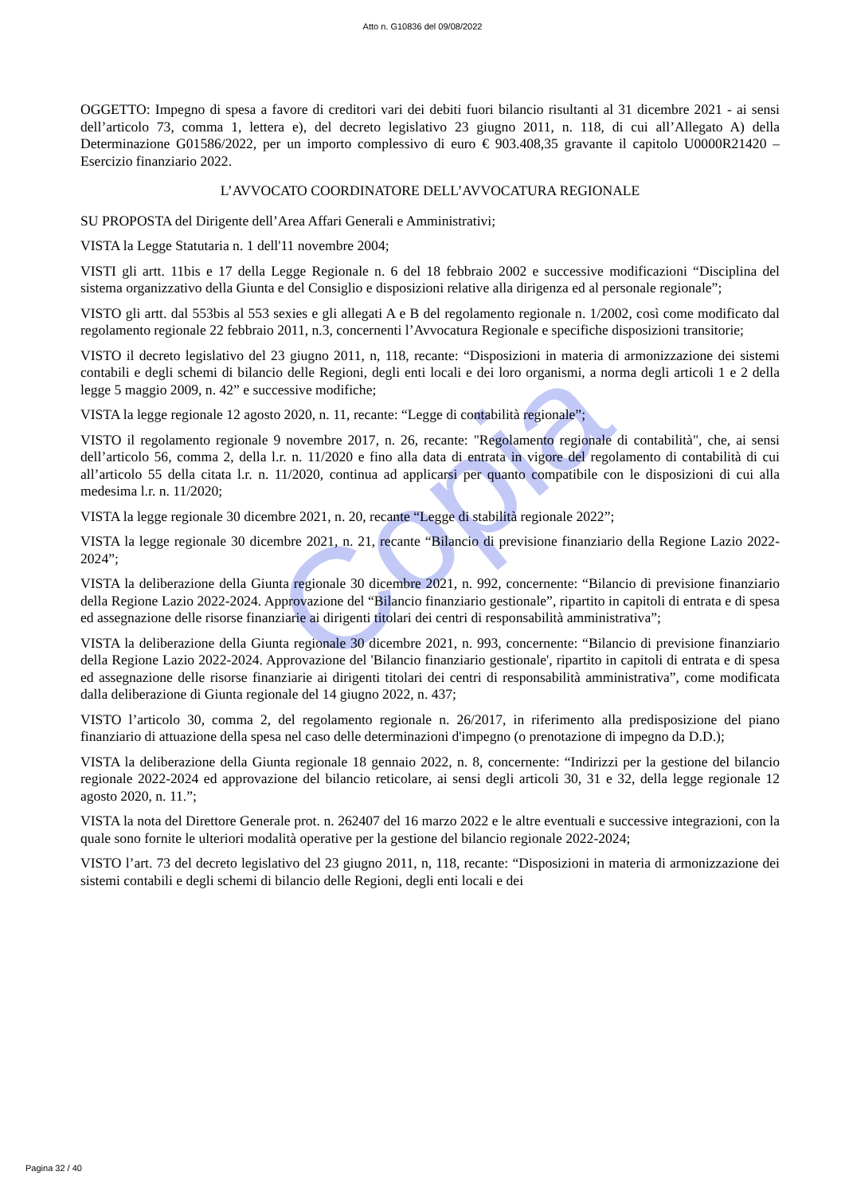Copia
Atto n. G10836 del 09/08/2022
OGGETTO: Impegno di spesa a favore di creditori vari dei debiti fuori bilancio risultanti al 31 dicembre 2021 - ai sensi dell’articolo 73, comma 1, lettera e), del decreto legislativo 23 giugno 2011, n. 118, di cui all’Allegato A) della Determinazione G01586/2022, per un importo complessivo di euro € 903.408,35 gravante il capitolo U0000R21420 – Esercizio finanziario 2022.
L’AVVOCATO COORDINATORE DELL’AVVOCATURA REGIONALE
SU PROPOSTA del Dirigente dell’Area Affari Generali e Amministrativi;
VISTA la Legge Statutaria n. 1 dell'11 novembre 2004;
VISTI gli artt. 11bis e 17 della Legge Regionale n. 6 del 18 febbraio 2002 e successive modificazioni “Disciplina del sistema organizzativo della Giunta e del Consiglio e disposizioni relative alla dirigenza ed al personale regionale”;
VISTO gli artt. dal 553bis al 553 sexies e gli allegati A e B del regolamento regionale n. 1/2002, così come modificato dal regolamento regionale 22 febbraio 2011, n.3, concernenti l’Avvocatura Regionale e specifiche disposizioni transitorie;
VISTO il decreto legislativo del 23 giugno 2011, n, 118, recante: “Disposizioni in materia di armonizzazione dei sistemi contabili e degli schemi di bilancio delle Regioni, degli enti locali e dei loro organismi, a norma degli articoli 1 e 2 della legge 5 maggio 2009, n. 42” e successive modifiche;
VISTA la legge regionale 12 agosto 2020, n. 11, recante: “Legge di contabilità regionale”;
VISTO il regolamento regionale 9 novembre 2017, n. 26, recante: "Regolamento regionale di contabilità", che, ai sensi dell’articolo 56, comma 2, della l.r. n. 11/2020 e fino alla data di entrata in vigore del regolamento di contabilità di cui all’articolo 55 della citata l.r. n. 11/2020, continua ad applicarsi per quanto compatibile con le disposizioni di cui alla medesima l.r. n. 11/2020;
VISTA la legge regionale 30 dicembre 2021, n. 20, recante “Legge di stabilità regionale 2022”;
VISTA la legge regionale 30 dicembre 2021, n. 21, recante “Bilancio di previsione finanziario della Regione Lazio 2022-2024”;
VISTA la deliberazione della Giunta regionale 30 dicembre 2021, n. 992, concernente: “Bilancio di previsione finanziario della Regione Lazio 2022-2024. Approvazione del “Bilancio finanziario gestionale”, ripartito in capitoli di entrata e di spesa ed assegnazione delle risorse finanziarie ai dirigenti titolari dei centri di responsabilità amministrativa”;
VISTA la deliberazione della Giunta regionale 30 dicembre 2021, n. 993, concernente: “Bilancio di previsione finanziario della Regione Lazio 2022-2024. Approvazione del 'Bilancio finanziario gestionale', ripartito in capitoli di entrata e di spesa ed assegnazione delle risorse finanziarie ai dirigenti titolari dei centri di responsabilità amministrativa”, come modificata dalla deliberazione di Giunta regionale del 14 giugno 2022, n. 437;
VISTO l’articolo 30, comma 2, del regolamento regionale n. 26/2017, in riferimento alla predisposizione del piano finanziario di attuazione della spesa nel caso delle determinazioni d'impegno (o prenotazione di impegno da D.D.);
VISTA la deliberazione della Giunta regionale 18 gennaio 2022, n. 8, concernente: “Indirizzi per la gestione del bilancio regionale 2022-2024 ed approvazione del bilancio reticolare, ai sensi degli articoli 30, 31 e 32, della legge regionale 12 agosto 2020, n. 11.”;
VISTA la nota del Direttore Generale prot. n. 262407 del 16 marzo 2022 e le altre eventuali e successive integrazioni, con la quale sono fornite le ulteriori modalità operative per la gestione del bilancio regionale 2022-2024;
VISTO l’art. 73 del decreto legislativo del 23 giugno 2011, n, 118, recante: “Disposizioni in materia di armonizzazione dei sistemi contabili e degli schemi di bilancio delle Regioni, degli enti locali e dei
Pagina 32 / 40